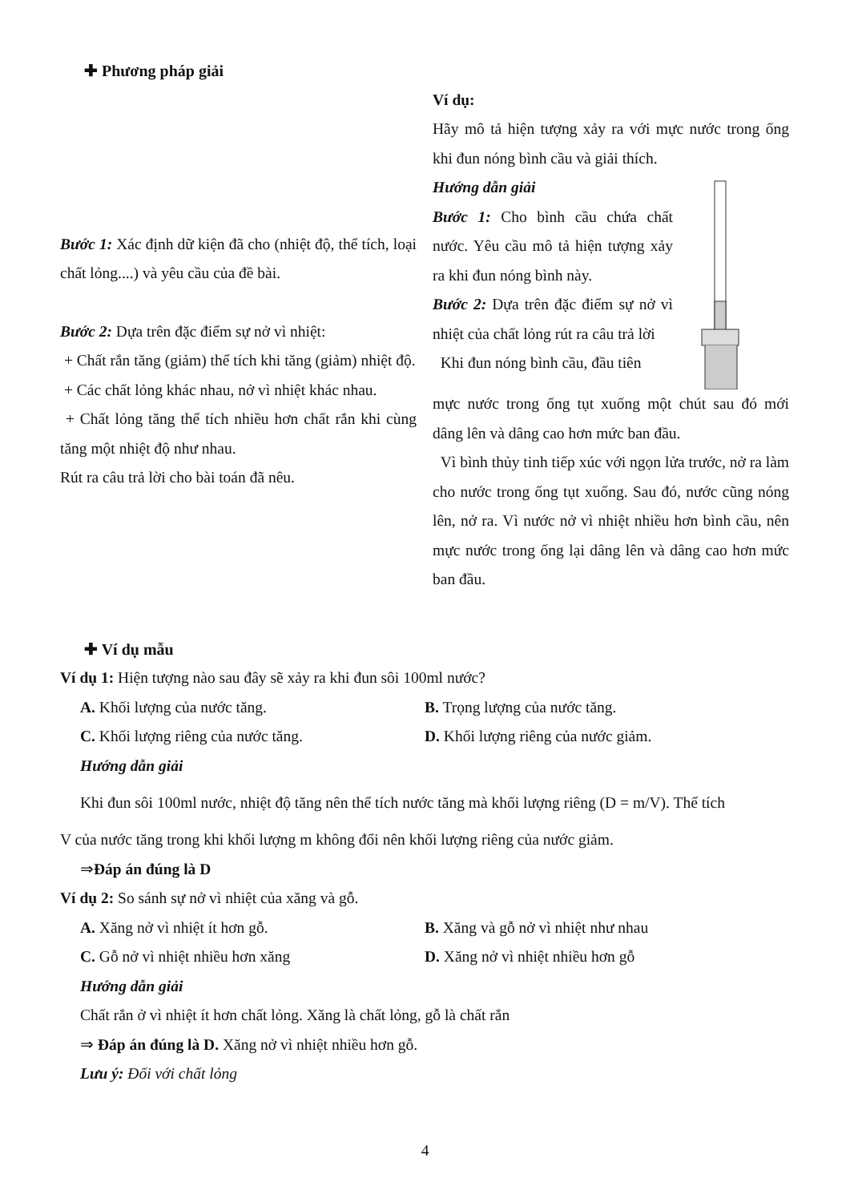✚ Phương pháp giải
Bước 1: Xác định dữ kiện đã cho (nhiệt độ, thể tích, loại chất lỏng....) và yêu cầu của đề bài.
Bước 2: Dựa trên đặc điểm sự nở vì nhiệt:
+ Chất rắn tăng (giảm) thể tích khi tăng (giảm) nhiệt độ.
+ Các chất lỏng khác nhau, nở vì nhiệt khác nhau.
+ Chất lỏng tăng thể tích nhiều hơn chất rắn khi cùng tăng một nhiệt độ như nhau.
Rút ra câu trả lời cho bài toán đã nêu.
Ví dụ:
Hãy mô tả hiện tượng xảy ra với mực nước trong ống khi đun nóng bình cầu và giải thích.
Hướng dẫn giải
Bước 1: Cho bình cầu chứa chất nước. Yêu cầu mô tả hiện tượng xảy ra khi đun nóng bình này.
Bước 2: Dựa trên đặc điểm sự nở vì nhiệt của chất lỏng rút ra câu trả lời
Khi đun nóng bình cầu, đầu tiên
mực nước trong ống tụt xuống một chút sau đó mới dâng lên và dâng cao hơn mức ban đầu.
Vì bình thủy tinh tiếp xúc với ngọn lửa trước, nở ra làm cho nước trong ống tụt xuống. Sau đó, nước cũng nóng lên, nở ra. Vì nước nở vì nhiệt nhiều hơn bình cầu, nên mực nước trong ống lại dâng lên và dâng cao hơn mức ban đầu.
✚ Ví dụ mẫu
Ví dụ 1: Hiện tượng nào sau đây sẽ xảy ra khi đun sôi 100ml nước?
A. Khối lượng của nước tăng. B. Trọng lượng của nước tăng.
C. Khối lượng riêng của nước tăng. D. Khối lượng riêng của nước giảm.
Hướng dẫn giải
Khi đun sôi 100ml nước, nhiệt độ tăng nên thể tích nước tăng mà khối lượng riêng (D = m/V). Thể tích
V của nước tăng trong khi khối lượng m không đổi nên khối lượng riêng của nước giảm.
⇒Đáp án đúng là D
Ví dụ 2: So sánh sự nở vì nhiệt của xăng và gỗ.
A. Xăng nở vì nhiệt ít hơn gỗ. B. Xăng và gỗ nở vì nhiệt như nhau
C. Gỗ nở vì nhiệt nhiều hơn xăng D. Xăng nở vì nhiệt nhiều hơn gỗ
Hướng dẫn giải
Chất rắn ở vì nhiệt ít hơn chất lỏng. Xăng là chất lỏng, gỗ là chất rắn
⇒ Đáp án đúng là D. Xăng nở vì nhiệt nhiều hơn gỗ.
Lưu ý: Đối với chất lỏng
4